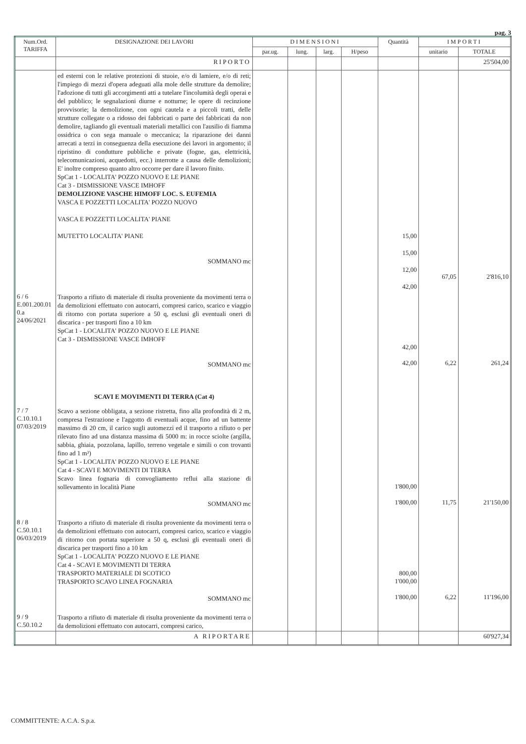pag. 3
| Num.Ord. TARIFFA | DESIGNAZIONE DEI LAVORI | DIMENSIONI | | | | Quantità | IMPORTI | |
| --- | --- | --- | --- | --- | --- | --- | --- | --- |
| | | par.ug. | lung. | larg. | H/peso | | unitario | TOTALE |
| | RIPORTO | | | | | | | 25'504,00 |
| | ed esterni con le relative protezioni di stuoie, e/o di lamiere, e/o di reti; l'impiego di mezzi d'opera adeguati alla mole delle strutture da demolire; l'adozione di tutti gli accorgimenti atti a tutelare l'incolumità degli operai e del pubblico; le segnalazioni diurne e notturne; le opere di recinzione provvisorie; la demolizione, con ogni cautela e a piccoli tratti, delle strutture collegate o a ridosso dei fabbricati o parte dei fabbricati da non demolire, tagliando gli eventuali materiali metallici con l'ausilio di fiamma ossidrica o con sega manuale o meccanica; la riparazione dei danni arrecati a terzi in conseguenza della esecuzione dei lavori in argomento; il ripristino di condutture pubbliche e private (fogne, gas, elettricità, telecomunicazioni, acquedotti, ecc.) interrotte a causa delle demolizioni; E' inoltre compreso quanto altro occorre per dare il lavoro finito. SpCat 1 - LOCALITA' POZZO NUOVO E LE PIANE Cat 3 - DISMISSIONE VASCE IMHOFF DEMOLIZIONE VASCHE HIMOFF LOC. S. EUFEMIA VASCA E POZZETTI LOCALITA' POZZO NUOVO VASCA E POZZETTI LOCALITA' PIANE MUTETTO LOCALITA' PIANE SOMMANO mc | | | | | 15,00 15,00 12,00 42,00 | 67,05 | 2'816,10 |
| 6 / 6 E.001.200.01 0.a 24/06/2021 | Trasporto a rifiuto di materiale di risulta proveniente da movimenti terra o da demolizioni effettuato con autocarri, compresi carico, scarico e viaggio di ritorno con portata superiore a 50 q, esclusi gli eventuali oneri di discarica - per trasporti fino a 10 km SpCat 1 - LOCALITA' POZZO NUOVO E LE PIANE Cat 3 - DISMISSIONE VASCE IMHOFF SOMMANO mc | | | | | 42,00 42,00 | 6,22 | 261,24 |
| | SCAVI E MOVIMENTI DI TERRA (Cat 4) | | | | | | | |
| 7 / 7 C.10.10.1 07/03/2019 | Scavo a sezione obbligata, a sezione ristretta, fino alla profondità di 2 m, compresa l'estrazione e l'aggotto di eventuali acque, fino ad un battente massimo di 20 cm, il carico sugli automezzi ed il trasporto a rifiuto o per rilevato fino ad una distanza massima di 5000 m: in rocce sciolte (argilla, sabbia, ghiaia, pozzolana, lapillo, terreno vegetale e simili o con trovanti fino ad 1 m³) SpCat 1 - LOCALITA' POZZO NUOVO E LE PIANE Cat 4 - SCAVI E MOVIMENTI DI TERRA Scavo linea fognaria di convogliamento reflui alla stazione di sollevamento in località Piane SOMMANO mc | | | | | 1'800,00 1'800,00 | 11,75 | 21'150,00 |
| 8 / 8 C.50.10.1 06/03/2019 | Trasporto a rifiuto di materiale di risulta proveniente da movimenti terra o da demolizioni effettuato con autocarri, compresi carico, scarico e viaggio di ritorno con portata superiore a 50 q, esclusi gli eventuali oneri di discarica per trasporti fino a 10 km SpCat 1 - LOCALITA' POZZO NUOVO E LE PIANE Cat 4 - SCAVI E MOVIMENTI DI TERRA TRASPORTO MATERIALE DI SCOTICO TRASPORTO SCAVO LINEA FOGNARIA SOMMANO mc | | | | | 800,00 1'000,00 1'800,00 | 6,22 | 11'196,00 |
| 9 / 9 C.50.10.2 | Trasporto a rifiuto di materiale di risulta proveniente da movimenti terra o da demolizioni effettuato con autocarri, compresi carico, | | | | | | | |
| | A RIPORTARE | | | | | | | 60'927,34 |
COMMITTENTE: A.C.A. S.p.a.